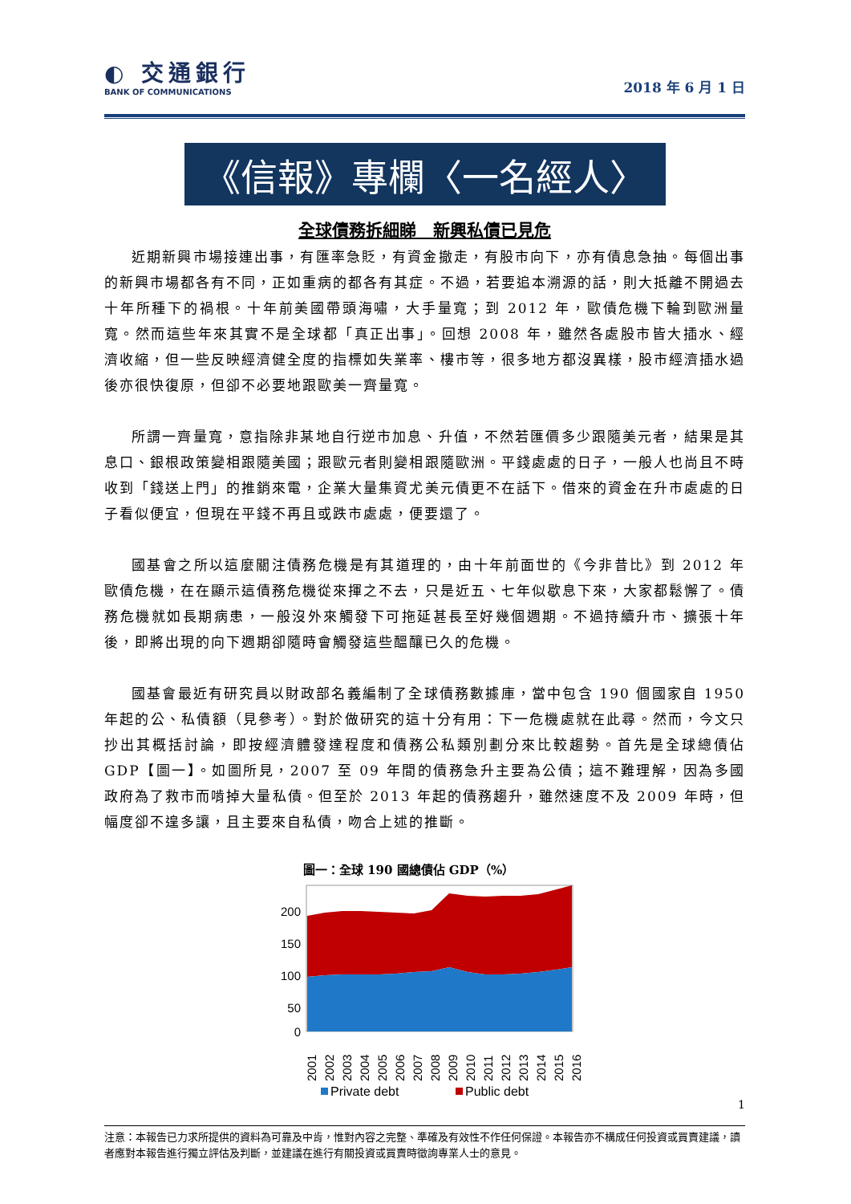◐ 交通銀行
BANK OF COMMUNICATIONS
2018 年 6 月 1 日
《信報》專欄〈一名經人〉
全球債務拆細睇　新興私債已見危
近期新興市場接連出事，有匯率急貶，有資金撤走，有股市向下，亦有債息急抽。每個出事的新興市場都各有不同，正如重病的都各有其症。不過，若要追本溯源的話，則大抵離不開過去十年所種下的禍根。十年前美國帶頭海嘯，大手量寬；到 2012 年，歐債危機下輪到歐洲量寬。然而這些年來其實不是全球都「真正出事」。回想 2008 年，雖然各處股市皆大插水、經濟收縮，但一些反映經濟健全度的指標如失業率、樓市等，很多地方都沒異樣，股市經濟插水過後亦很快復原，但卻不必要地跟歐美一齊量寬。
所謂一齊量寬，意指除非某地自行逆市加息、升值，不然若匯價多少跟隨美元者，結果是其息口、銀根政策變相跟隨美國；跟歐元者則變相跟隨歐洲。平錢處處的日子，一般人也尚且不時收到「錢送上門」的推銷來電，企業大量集資尤美元債更不在話下。借來的資金在升市處處的日子看似便宜，但現在平錢不再且或跌市處處，便要還了。
國基會之所以這麼關注債務危機是有其道理的，由十年前面世的《今非昔比》到 2012 年歐債危機，在在顯示這債務危機從來揮之不去，只是近五、七年似歇息下來，大家都鬆懈了。債務危機就如長期病患，一般沒外來觸發下可拖延甚長至好幾個週期。不過持續升市、擴張十年後，即將出現的向下週期卻隨時會觸發這些醞釀已久的危機。
國基會最近有研究員以財政部名義編制了全球債務數據庫，當中包含 190 個國家自 1950 年起的公、私債額（見參考）。對於做研究的這十分有用：下一危機處就在此尋。然而，今文只抄出其概括討論，即按經濟體發達程度和債務公私類別劃分來比較趨勢。首先是全球總債佔 GDP【圖一】。如圖所見，2007 至 09 年間的債務急升主要為公債；這不難理解，因為多國政府為了救市而啃掉大量私債。但至於 2013 年起的債務趨升，雖然速度不及 2009 年時，但幅度卻不遑多讓，且主要來自私債，吻合上述的推斷。
圖一：全球 190 國總債佔 GDP（%）
200
150
100
50
0
2001
2002
2003
2004
2005
2006
2007
2008
2009
2010
2011
2012
2013
2014
2015
2016
Private debt
Public debt
1
注意：本報告已力求所提供的資料為可靠及中肯，惟對內容之完整、準確及有效性不作任何保證。本報告亦不構成任何投資或買賣建議，讀者應對本報告進行獨立評估及判斷，並建議在進行有關投資或買賣時徵詢專業人士的意見。